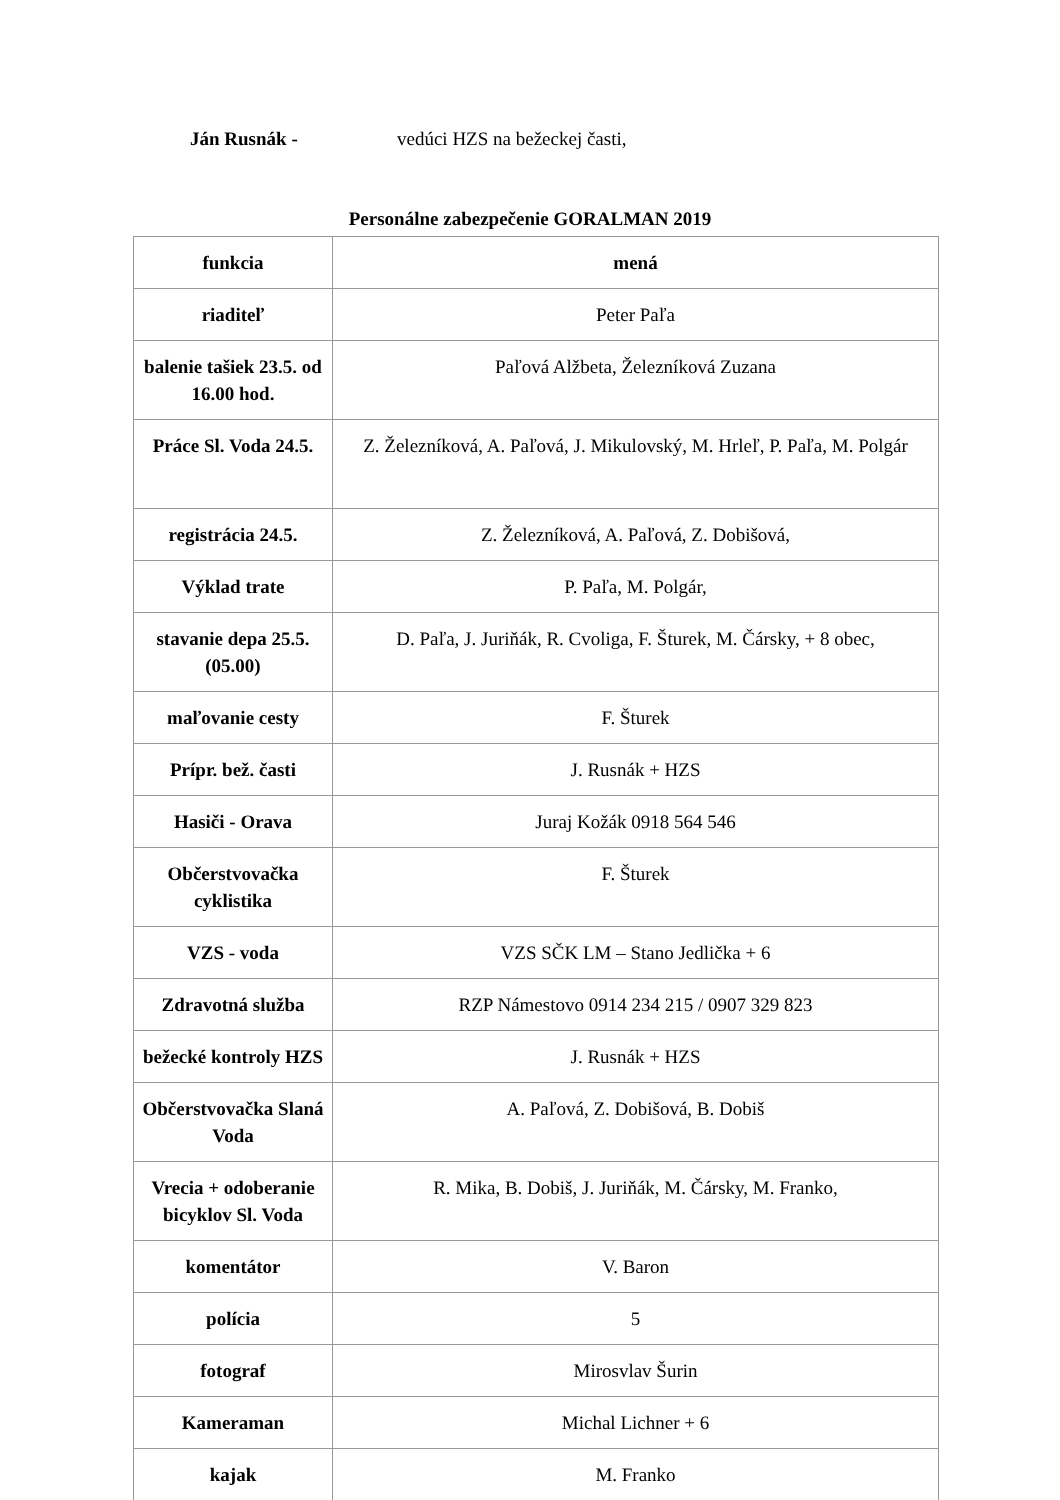Ján Rusnák - vedúci HZS na bežeckej časti,
Personálne zabezpečenie GORALMAN 2019
| funkcia | mená |
| riaditeľ | Peter Paľa |
| balenie tašiek 23.5. od 16.00 hod. | Paľová Alžbeta, Železníková Zuzana |
| Práce Sl. Voda 24.5. | Z. Železníková, A. Paľová, J. Mikulovský, M. Hrleľ, P. Paľa, M. Polgár |
| registrácia 24.5. | Z. Železníková, A. Paľová, Z. Dobišová, |
| Výklad trate | P. Paľa, M. Polgár, |
| stavanie depa 25.5. (05.00) | D. Paľa, J. Juriňák, R. Cvoliga, F. Šturek, M. Čársky, + 8 obec, |
| maľovanie cesty | F. Šturek |
| Prípr. bež. časti | J. Rusnák + HZS |
| Hasiči - Orava | Juraj Kožák 0918 564 546 |
| Občerstvovačka cyklistika | F. Šturek |
| VZS - voda | VZS SČK LM – Stano Jedlička + 6 |
| Zdravotná služba | RZP Námestovo 0914 234 215 / 0907 329 823 |
| bežecké kontroly HZS | J. Rusnák + HZS |
| Občerstvovačka Slaná Voda | A. Paľová, Z. Dobišová, B. Dobiš |
| Vrecia + odoberanie bicyklov Sl. Voda | R. Mika, B. Dobiš, J. Juriňák, M. Čársky, M. Franko, |
| komentátor | V. Baron |
| polícia | 5 |
| fotograf | Mirosvlav Šurin |
| Kameraman | Michal Lichner + 6 |
| kajak | M. Franko |